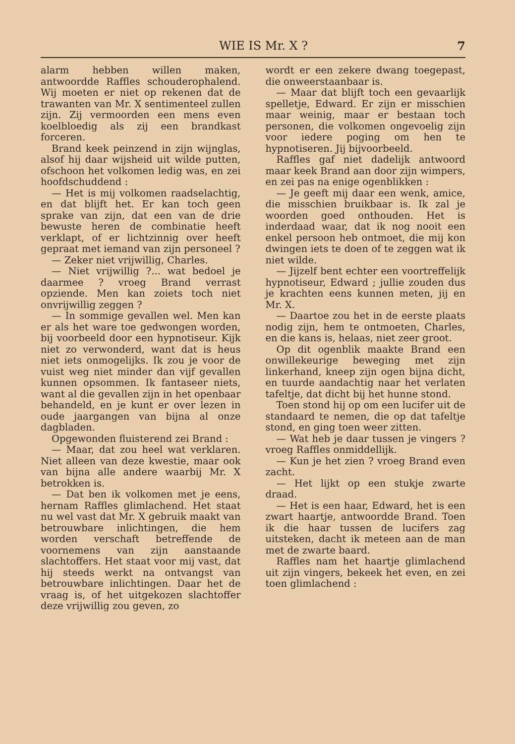WIE IS Mr. X ? 7
alarm hebben willen maken, antwoordde Raffles schouderophalend. Wij moeten er niet op rekenen dat de trawanten van Mr. X sentimenteel zullen zijn. Zij vermoorden een mens even koelbloedig als zij een brandkast forceren.
Brand keek peinzend in zijn wijnglas, alsof hij daar wijsheid uit wilde putten, ofschoon het volkomen ledig was, en zei hoofdschuddend :
— Het is mij volkomen raadselachtig, en dat blijft het. Er kan toch geen sprake van zijn, dat een van de drie bewuste heren de combinatie heeft verklapt, of er lichtzinnig over heeft gepraat met iemand van zijn personeel ?
— Zeker niet vrijwillig, Charles.
— Niet vrijwillig ?... wat bedoel je daarmee ? vroeg Brand verrast opziende. Men kan zoiets toch niet onvrijwillig zeggen ?
— In sommige gevallen wel. Men kan er als het ware toe gedwongen worden, bij voorbeeld door een hypnotiseur. Kijk niet zo verwonderd, want dat is heus niet iets onmogelijks. Ik zou je voor de vuist weg niet minder dan vijf gevallen kunnen opsommen. Ik fantaseer niets, want al die gevallen zijn in het openbaar behandeld, en je kunt er over lezen in oude jaargangen van bijna al onze dagbladen.
Opgewonden fluisterend zei Brand :
— Maar, dat zou heel wat verklaren. Niet alleen van deze kwestie, maar ook van bijna alle andere waarbij Mr. X betrokken is.
— Dat ben ik volkomen met je eens, hernam Raffles glimlachend. Het staat nu wel vast dat Mr. X gebruik maakt van betrouwbare inlichtingen, die hem worden verschaft betreffende de voornemens van zijn aanstaande slachtoffers. Het staat voor mij vast, dat hij steeds werkt na ontvangst van betrouwbare inlichtingen. Daar het de vraag is, of het uitgekozen slachtoffer deze vrijwillig zou geven, zo
wordt er een zekere dwang toegepast, die onweerstaanbaar is.
— Maar dat blijft toch een gevaarlijk spelletje, Edward. Er zijn er misschien maar weinig, maar er bestaan toch personen, die volkomen ongevoelig zijn voor iedere poging om hen te hypnotiseren. Jij bijvoorbeeld.
Raffles gaf niet dadelijk antwoord maar keek Brand aan door zijn wimpers, en zei pas na enige ogenblikken :
— Je geeft mij daar een wenk, amice, die misschien bruikbaar is. Ik zal je woorden goed onthouden. Het is inderdaad waar, dat ik nog nooit een enkel persoon heb ontmoet, die mij kon dwingen iets te doen of te zeggen wat ik niet wilde.
— Jijzelf bent echter een voortreffelijk hypnotiseur, Edward ; jullie zouden dus je krachten eens kunnen meten, jij en Mr. X.
— Daartoe zou het in de eerste plaats nodig zijn, hem te ontmoeten, Charles, en die kans is, helaas, niet zeer groot.
Op dit ogenblik maakte Brand een onwillekeurige beweging met zijn linkerhand, kneep zijn ogen bijna dicht, en tuurde aandachtig naar het verlaten tafeltje, dat dicht bij het hunne stond.
Toen stond hij op om een lucifer uit de standaard te nemen, die op dat tafeltje stond, en ging toen weer zitten.
— Wat heb je daar tussen je vingers ? vroeg Raffles onmiddellijk.
— Kun je het zien ? vroeg Brand even zacht.
— Het lijkt op een stukje zwarte draad.
— Het is een haar, Edward, het is een zwart haartje, antwoordde Brand. Toen ik die haar tussen de lucifers zag uitsteken, dacht ik meteen aan de man met de zwarte baard.
Raffles nam het haartje glimlachend uit zijn vingers, bekeek het even, en zei toen glimlachend :